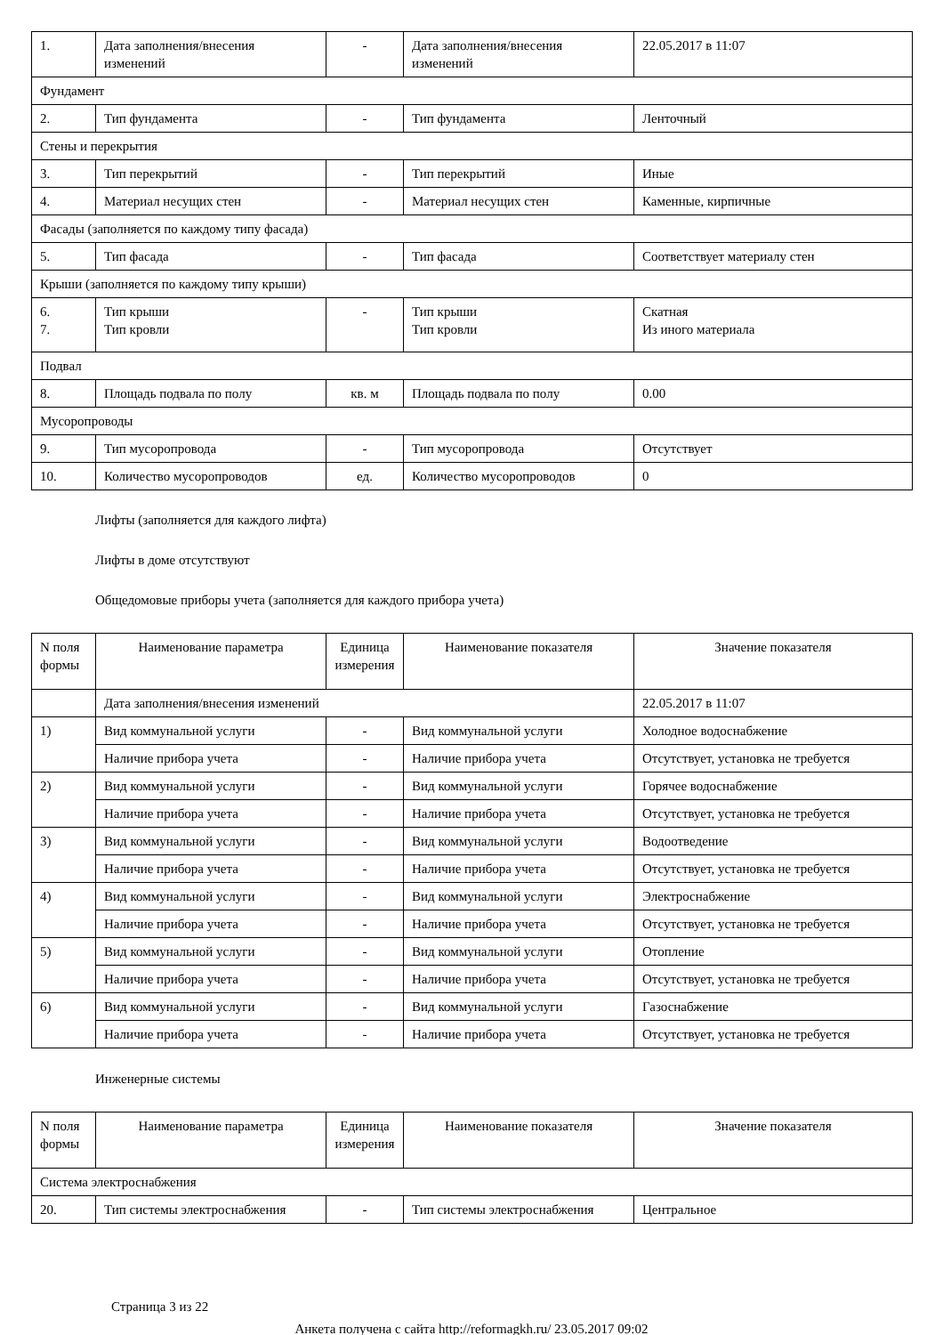| 1. | Дата заполнения/внесения изменений | - | Дата заполнения/внесения изменений | 22.05.2017 в 11:07 |
| Фундамент | | | | |
| 2. | Тип фундамента | - | Тип фундамента | Ленточный |
| Стены и перекрытия | | | | |
| 3. | Тип перекрытий | - | Тип перекрытий | Иные |
| 4. | Материал несущих стен | - | Материал несущих стен | Каменные, кирпичные |
| Фасады (заполняется по каждому типу фасада) | | | | |
| 5. | Тип фасада | - | Тип фасада | Соответствует материалу стен |
| Крыши (заполняется по каждому типу крыши) | | | | |
| 6. 7. | Тип крыши Тип кровли | - | Тип крыши Тип кровли | Скатная Из иного материала |
| Подвал | | | | |
| 8. | Площадь подвала по полу | кв. м | Площадь подвала по полу | 0.00 |
| Мусоропроводы | | | | |
| 9. | Тип мусоропровода | - | Тип мусоропровода | Отсутствует |
| 10. | Количество мусоропроводов | ед. | Количество мусоропроводов | 0 |
Лифты (заполняется для каждого лифта)
Лифты в доме отсутствуют
Общедомовые приборы учета (заполняется для каждого прибора учета)
| N поля формы | Наименование параметра | Единица измерения | Наименование показателя | Значение показателя |
| --- | --- | --- | --- | --- |
| | Дата заполнения/внесения изменений | | | 22.05.2017 в 11:07 |
| 1) | Вид коммунальной услуги | - | Вид коммунальной услуги | Холодное водоснабжение |
| | Наличие прибора учета | - | Наличие прибора учета | Отсутствует, установка не требуется |
| 2) | Вид коммунальной услуги | - | Вид коммунальной услуги | Горячее водоснабжение |
| | Наличие прибора учета | - | Наличие прибора учета | Отсутствует, установка не требуется |
| 3) | Вид коммунальной услуги | - | Вид коммунальной услуги | Водоотведение |
| | Наличие прибора учета | - | Наличие прибора учета | Отсутствует, установка не требуется |
| 4) | Вид коммунальной услуги | - | Вид коммунальной услуги | Электроснабжение |
| | Наличие прибора учета | - | Наличие прибора учета | Отсутствует, установка не требуется |
| 5) | Вид коммунальной услуги | - | Вид коммунальной услуги | Отопление |
| | Наличие прибора учета | - | Наличие прибора учета | Отсутствует, установка не требуется |
| 6) | Вид коммунальной услуги | - | Вид коммунальной услуги | Газоснабжение |
| | Наличие прибора учета | - | Наличие прибора учета | Отсутствует, установка не требуется |
Инженерные системы
| N поля формы | Наименование параметра | Единица измерения | Наименование показателя | Значение показателя |
| --- | --- | --- | --- | --- |
| Система электроснабжения | | | | |
| 20. | Тип системы электроснабжения | - | Тип системы электроснабжения | Центральное |
Страница 3 из 22
Анкета получена с сайта http://reformagkh.ru/ 23.05.2017 09:02